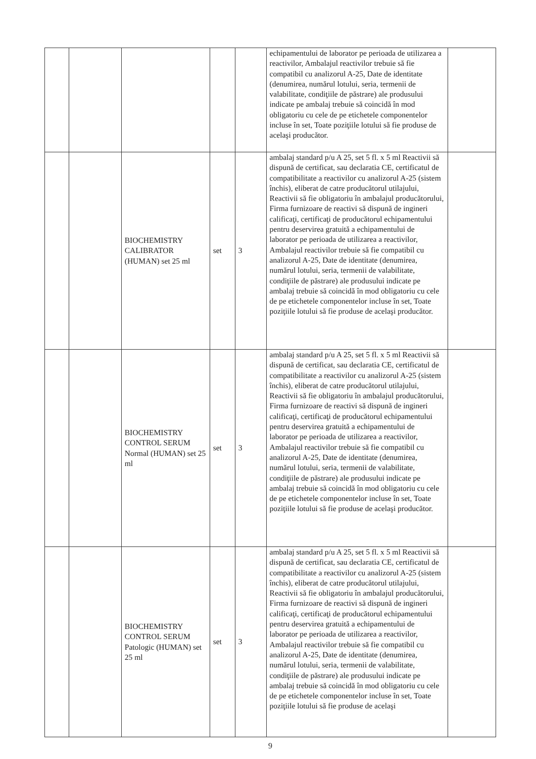| | | | | | echipamentului de laborator pe perioada de utilizarea a reactivilor, Ambalajul reactivilor trebuie să fie compatibil cu analizorul A-25, Date de identitate (denumirea, numărul lotului, seria, termenii de valabilitate, condiţiile de păstrare) ale produsului indicate pe ambalaj trebuie să coincidă în mod obligatoriu cu cele de pe etichetele componentelor incluse în set, Toate poziţiile lotului să fie produse de acelaşi producător. | |
| | | BIOCHEMISTRY CALIBRATOR (HUMAN) set 25 ml | set | 3 | ambalaj standard p/u A 25, set 5 fl. x 5 ml Reactivii să dispună de certificat, sau declaratia CE, certificatul de compatibilitate a reactivilor cu analizorul A-25 (sistem închis), eliberat de catre producătorul utilajului, Reactivii să fie obligatoriu în ambalajul producătorului, Firma furnizoare de reactivi să dispună de ingineri calificaţi, certificaţi de producătorul echipamentului pentru deservirea gratuită a echipamentului de laborator pe perioada de utilizarea a reactivilor, Ambalajul reactivilor trebuie să fie compatibil cu analizorul A-25, Date de identitate (denumirea, numărul lotului, seria, termenii de valabilitate, condiţiile de păstrare) ale produsului indicate pe ambalaj trebuie să coincidă în mod obligatoriu cu cele de pe etichetele componentelor incluse în set, Toate poziţiile lotului să fie produse de acelaşi producător. | |
| | | BIOCHEMISTRY CONTROL SERUM Normal (HUMAN) set 25 ml | set | 3 | ambalaj standard p/u A 25, set 5 fl. x 5 ml Reactivii să dispună de certificat, sau declaratia CE, certificatul de compatibilitate a reactivilor cu analizorul A-25 (sistem închis), eliberat de catre producătorul utilajului, Reactivii să fie obligatoriu în ambalajul producătorului, Firma furnizoare de reactivi să dispună de ingineri calificaţi, certificaţi de producătorul echipamentului pentru deservirea gratuită a echipamentului de laborator pe perioada de utilizarea a reactivilor, Ambalajul reactivilor trebuie să fie compatibil cu analizorul A-25, Date de identitate (denumirea, numărul lotului, seria, termenii de valabilitate, condiţiile de păstrare) ale produsului indicate pe ambalaj trebuie să coincidă în mod obligatoriu cu cele de pe etichetele componentelor incluse în set, Toate poziţiile lotului să fie produse de acelaşi producător. | |
| | | BIOCHEMISTRY CONTROL SERUM Patologic (HUMAN) set 25 ml | set | 3 | ambalaj standard p/u A 25, set 5 fl. x 5 ml Reactivii să dispună de certificat, sau declaratia CE, certificatul de compatibilitate a reactivilor cu analizorul A-25 (sistem închis), eliberat de catre producătorul utilajului, Reactivii să fie obligatoriu în ambalajul producătorului, Firma furnizoare de reactivi să dispună de ingineri calificaţi, certificaţi de producătorul echipamentului pentru deservirea gratuită a echipamentului de laborator pe perioada de utilizarea a reactivilor, Ambalajul reactivilor trebuie să fie compatibil cu analizorul A-25, Date de identitate (denumirea, numărul lotului, seria, termenii de valabilitate, condiţiile de păstrare) ale produsului indicate pe ambalaj trebuie să coincidă în mod obligatoriu cu cele de pe etichetele componentelor incluse în set, Toate poziţiile lotului să fie produse de acelaşi | |
9